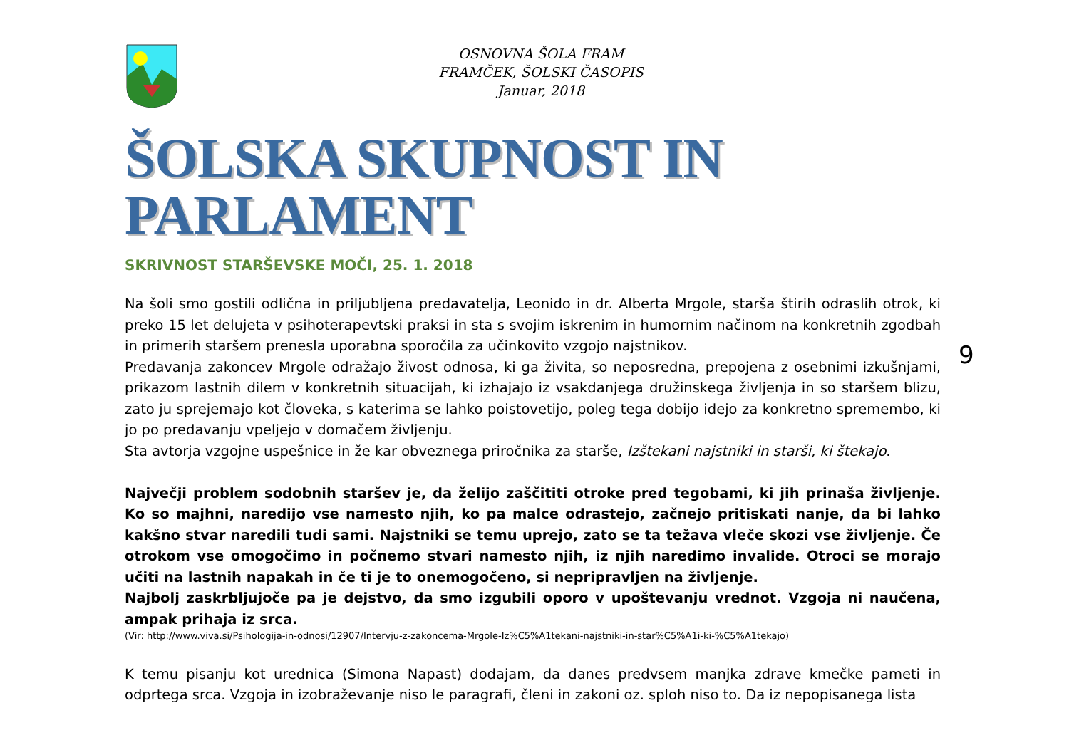OSNOVNA ŠOLA FRAM
FRAMČEK, ŠOLSKI ČASOPIS
Januar, 2018
ŠOLSKA SKUPNOST IN PARLAMENT
SKRIVNOST STARŠEVSKE MOČI, 25. 1. 2018
Na šoli smo gostili odlična in priljubljena predavatelja, Leonido in dr. Alberta Mrgole, starša štirih odraslih otrok, ki preko 15 let delujeta v psihoterapevtski praksi in sta s svojim iskrenim in humornim načinom na konkretnih zgodbah in primerih staršem prenesla uporabna sporočila za učinkovito vzgojo najstnikov.
Predavanja zakoncev Mrgole odražajo živost odnosa, ki ga živita, so neposredna, prepojena z osebnimi izkušnjami, prikazom lastnih dilem v konkretnih situacijah, ki izhajajo iz vsakdanjega družinskega življenja in so staršem blizu, zato ju sprejemajo kot človeka, s katerima se lahko poistovetijo, poleg tega dobijo idejo za konkretno spremembo, ki jo po predavanju vpeljejo v domačem življenju.
Sta avtorja vzgojne uspešnice in že kar obveznega priročnika za starše, Izštekani najstniki in starši, ki štekajo.
Največji problem sodobnih staršev je, da želijo zaščititi otroke pred tegobami, ki jih prinaša življenje. Ko so majhni, naredijo vse namesto njih, ko pa malce odrastejo, začnejo pritiskati nanje, da bi lahko kakšno stvar naredili tudi sami. Najstniki se temu uprejo, zato se ta težava vleče skozi vse življenje. Če otrokom vse omogočimo in počnemo stvari namesto njih, iz njih naredimo invalide. Otroci se morajo učiti na lastnih napakah in če ti je to onemogočeno, si nepripravljen na življenje.
Najbolj zaskrbljujoče pa je dejstvo, da smo izgubili oporo v upoštevanju vrednot. Vzgoja ni naučena, ampak prihaja iz srca.
(Vir: http://www.viva.si/Psihologija-in-odnosi/12907/Intervju-z-zakoncema-Mrgole-Iz%C5%A1tekani-najstniki-in-star%C5%A1i-ki-%C5%A1tekajo)
K temu pisanju kot urednica (Simona Napast) dodajam, da danes predvsem manjka zdrave kmečke pameti in odprtega srca. Vzgoja in izobraževanje niso le paragrafi, členi in zakoni oz. sploh niso to. Da iz nepopisanega lista
9